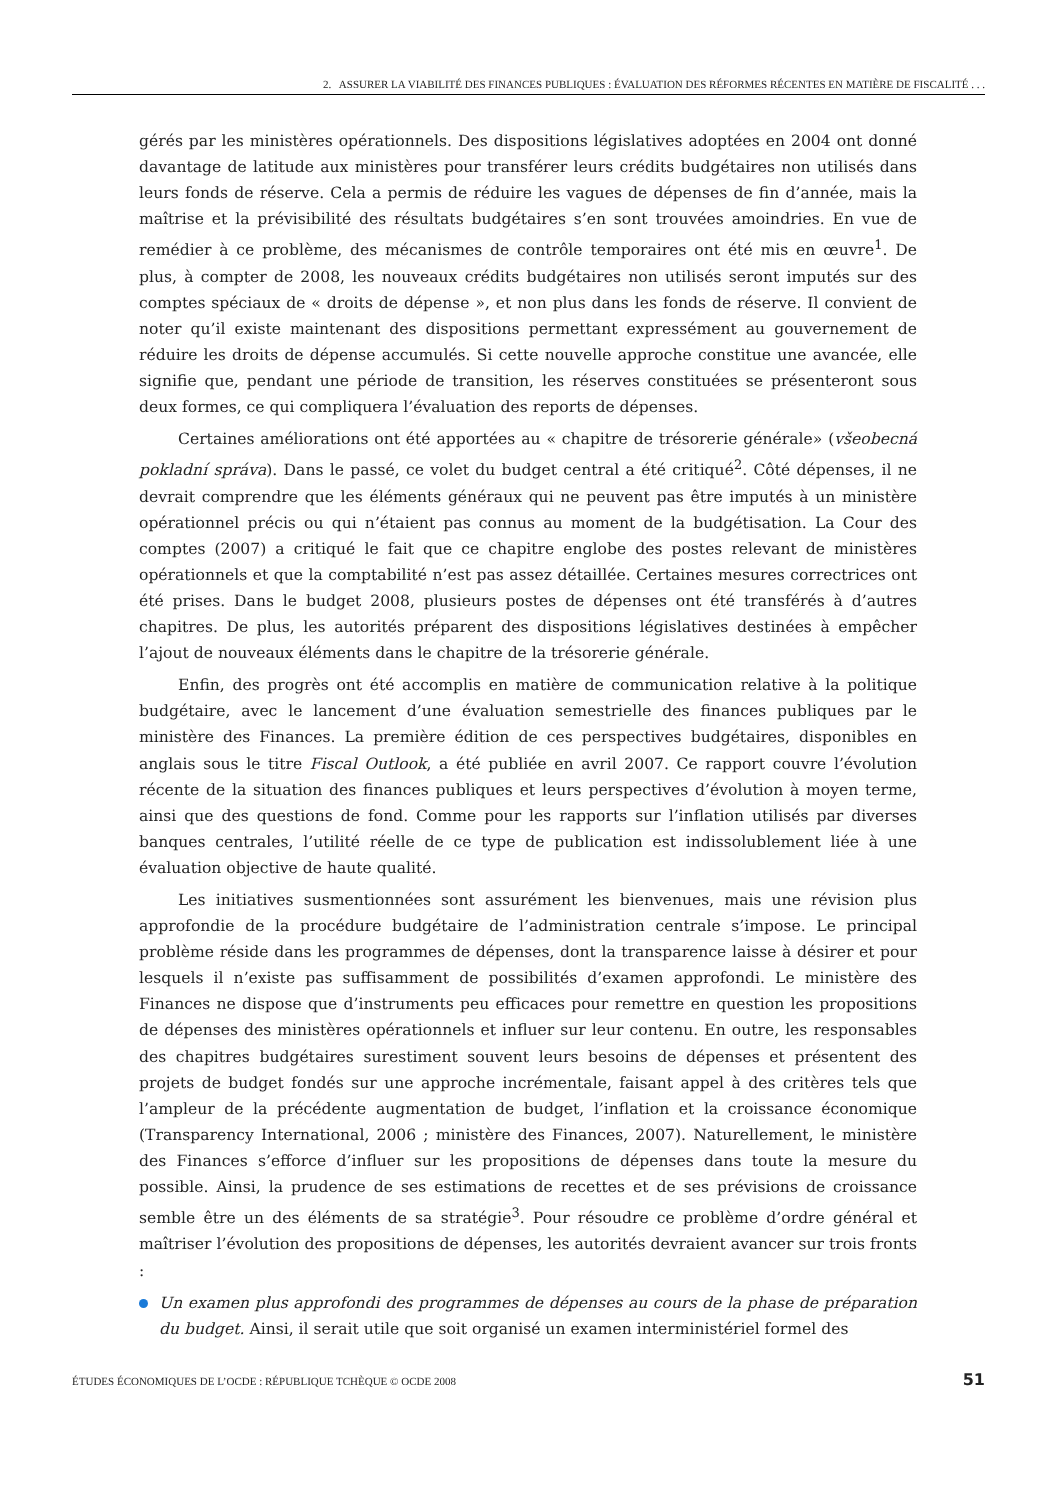2. ASSURER LA VIABILITÉ DES FINANCES PUBLIQUES : ÉVALUATION DES RÉFORMES RÉCENTES EN MATIÈRE DE FISCALITÉ . . .
gérés par les ministères opérationnels. Des dispositions législatives adoptées en 2004 ont donné davantage de latitude aux ministères pour transférer leurs crédits budgétaires non utilisés dans leurs fonds de réserve. Cela a permis de réduire les vagues de dépenses de fin d’année, mais la maîtrise et la prévisibilité des résultats budgétaires s’en sont trouvées amoindries. En vue de remédier à ce problème, des mécanismes de contrôle temporaires ont été mis en œuvre<sup>1</sup>. De plus, à compter de 2008, les nouveaux crédits budgétaires non utilisés seront imputés sur des comptes spéciaux de « droits de dépense », et non plus dans les fonds de réserve. Il convient de noter qu’il existe maintenant des dispositions permettant expressément au gouvernement de réduire les droits de dépense accumulés. Si cette nouvelle approche constitue une avancée, elle signifie que, pendant une période de transition, les réserves constituées se présenteront sous deux formes, ce qui compliquera l’évaluation des reports de dépenses.
Certaines améliorations ont été apportées au « chapitre de trésorerie générale» (všeobecná pokladní správa). Dans le passé, ce volet du budget central a été critiqué<sup>2</sup>. Côté dépenses, il ne devrait comprendre que les éléments généraux qui ne peuvent pas être imputés à un ministère opérationnel précis ou qui n’étaient pas connus au moment de la budgétisation. La Cour des comptes (2007) a critiqué le fait que ce chapitre englobe des postes relevant de ministères opérationnels et que la comptabilité n’est pas assez détaillée. Certaines mesures correctrices ont été prises. Dans le budget 2008, plusieurs postes de dépenses ont été transférés à d’autres chapitres. De plus, les autorités préparent des dispositions législatives destinées à empêcher l’ajout de nouveaux éléments dans le chapitre de la trésorerie générale.
Enfin, des progrès ont été accomplis en matière de communication relative à la politique budgétaire, avec le lancement d’une évaluation semestrielle des finances publiques par le ministère des Finances. La première édition de ces perspectives budgétaires, disponibles en anglais sous le titre Fiscal Outlook, a été publiée en avril 2007. Ce rapport couvre l’évolution récente de la situation des finances publiques et leurs perspectives d’évolution à moyen terme, ainsi que des questions de fond. Comme pour les rapports sur l’inflation utilisés par diverses banques centrales, l’utilité réelle de ce type de publication est indissolublement liée à une évaluation objective de haute qualité.
Les initiatives susmentionnées sont assurément les bienvenues, mais une révision plus approfondie de la procédure budgétaire de l’administration centrale s’impose. Le principal problème réside dans les programmes de dépenses, dont la transparence laisse à désirer et pour lesquels il n’existe pas suffisamment de possibilités d’examen approfondi. Le ministère des Finances ne dispose que d’instruments peu efficaces pour remettre en question les propositions de dépenses des ministères opérationnels et influer sur leur contenu. En outre, les responsables des chapitres budgétaires surestiment souvent leurs besoins de dépenses et présentent des projets de budget fondés sur une approche incrémentale, faisant appel à des critères tels que l’ampleur de la précédente augmentation de budget, l’inflation et la croissance économique (Transparency International, 2006 ; ministère des Finances, 2007). Naturellement, le ministère des Finances s’efforce d’influer sur les propositions de dépenses dans toute la mesure du possible. Ainsi, la prudence de ses estimations de recettes et de ses prévisions de croissance semble être un des éléments de sa stratégie<sup>3</sup>. Pour résoudre ce problème d’ordre général et maîtriser l’évolution des propositions de dépenses, les autorités devraient avancer sur trois fronts :
Un examen plus approfondi des programmes de dépenses au cours de la phase de préparation du budget. Ainsi, il serait utile que soit organisé un examen interministériel formel des
ÉTUDES ÉCONOMIQUES DE L’OCDE : RÉPUBLIQUE TCHÈQUE © OCDE 2008 51